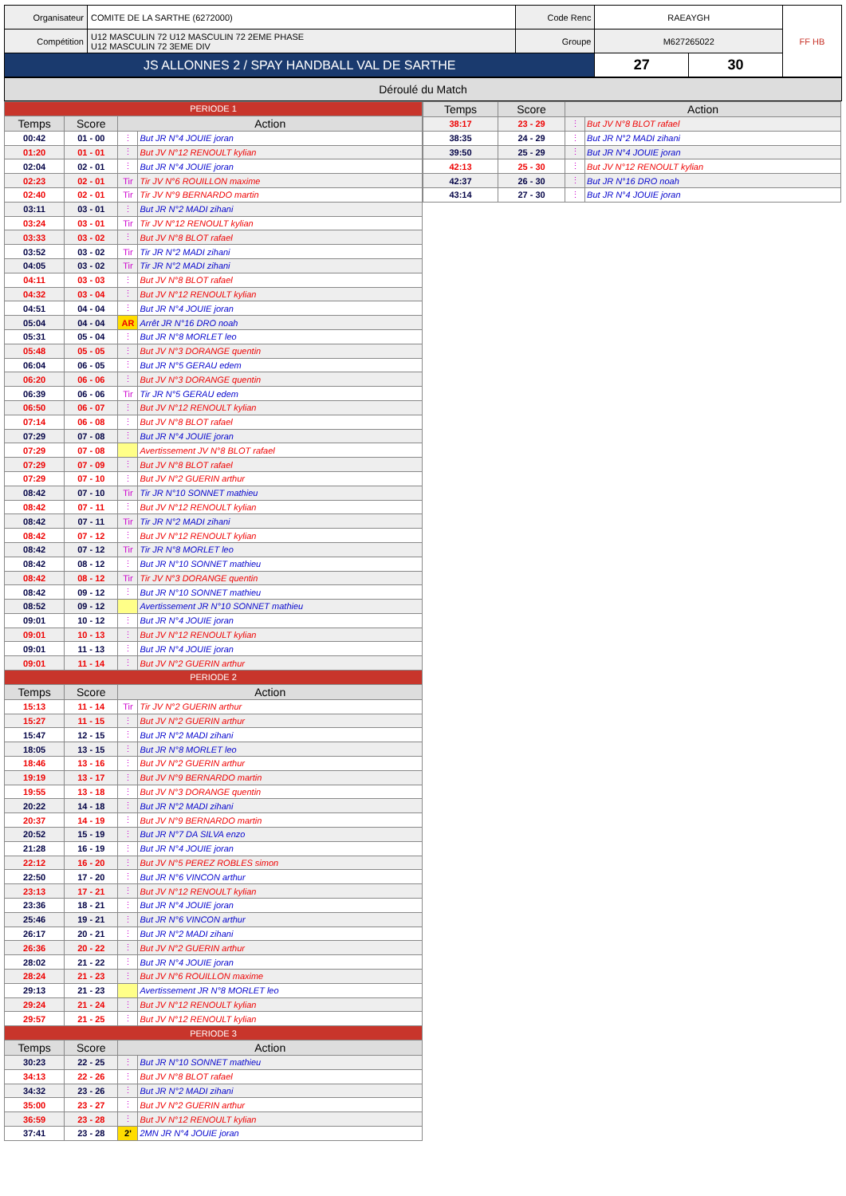| Organisateur | COMITE DE LA SARTHE (6272000) | Code Renc | RAEAYGH | | FF HB |
| Compétition | U12 MASCULIN 72 U12 MASCULIN 72 2EME PHASE U12 MASCULIN 72 3EME DIV | Groupe | M627265022 | | |
| JS ALLONNES 2 / SPAY HANDBALL VAL DE SARTHE | | | 27 | 30 | |
Déroulé du Match
| PERIODE 1 | | | |
| Temps | Score | Action | |
| 00:42 | 01 - 00 | ⋮ | But JR N°4 JOUIE joran |
| 01:20 | 01 - 01 | ⋮ | But JV N°12 RENOULT kylian |
| 02:04 | 02 - 01 | ⋮ | But JR N°4 JOUIE joran |
| 02:23 | 02 - 01 | Tir | Tir JV N°6 ROUILLON maxime |
| 02:40 | 02 - 01 | Tir | Tir JV N°9 BERNARDO martin |
| 03:11 | 03 - 01 | ⋮ | But JR N°2 MADI zihani |
| 03:24 | 03 - 01 | Tir | Tir JV N°12 RENOULT kylian |
| 03:33 | 03 - 02 | ⋮ | But JV N°8 BLOT rafael |
| 03:52 | 03 - 02 | Tir | Tir JR N°2 MADI zihani |
| 04:05 | 03 - 02 | Tir | Tir JR N°2 MADI zihani |
| 04:11 | 03 - 03 | ⋮ | But JV N°8 BLOT rafael |
| 04:32 | 03 - 04 | ⋮ | But JV N°12 RENOULT kylian |
| 04:51 | 04 - 04 | ⋮ | But JR N°4 JOUIE joran |
| 05:04 | 04 - 04 | AR | Arrêt JR N°16 DRO noah |
| 05:31 | 05 - 04 | ⋮ | But JR N°8 MORLET leo |
| 05:48 | 05 - 05 | ⋮ | But JV N°3 DORANGE quentin |
| 06:04 | 06 - 05 | ⋮ | But JR N°5 GERAU edem |
| 06:20 | 06 - 06 | ⋮ | But JV N°3 DORANGE quentin |
| 06:39 | 06 - 06 | Tir | Tir JR N°5 GERAU edem |
| 06:50 | 06 - 07 | ⋮ | But JV N°12 RENOULT kylian |
| 07:14 | 06 - 08 | ⋮ | But JV N°8 BLOT rafael |
| 07:29 | 07 - 08 | ⋮ | But JR N°4 JOUIE joran |
| 07:29 | 07 - 08 | | Avertissement JV N°8 BLOT rafael |
| 07:29 | 07 - 09 | ⋮ | But JV N°8 BLOT rafael |
| 07:29 | 07 - 10 | ⋮ | But JV N°2 GUERIN arthur |
| 08:42 | 07 - 10 | Tir | Tir JR N°10 SONNET mathieu |
| 08:42 | 07 - 11 | ⋮ | But JV N°12 RENOULT kylian |
| 08:42 | 07 - 11 | Tir | Tir JR N°2 MADI zihani |
| 08:42 | 07 - 12 | ⋮ | But JV N°12 RENOULT kylian |
| 08:42 | 07 - 12 | Tir | Tir JR N°8 MORLET leo |
| 08:42 | 08 - 12 | ⋮ | But JR N°10 SONNET mathieu |
| 08:42 | 08 - 12 | Tir | Tir JV N°3 DORANGE quentin |
| 08:42 | 09 - 12 | ⋮ | But JR N°10 SONNET mathieu |
| 08:52 | 09 - 12 | | Avertissement JR N°10 SONNET mathieu |
| 09:01 | 10 - 12 | ⋮ | But JR N°4 JOUIE joran |
| 09:01 | 10 - 13 | ⋮ | But JV N°12 RENOULT kylian |
| 09:01 | 11 - 13 | ⋮ | But JR N°4 JOUIE joran |
| 09:01 | 11 - 14 | ⋮ | But JV N°2 GUERIN arthur |
| PERIODE 2 | | | |
| Temps | Score | Action | |
| 15:13 | 11 - 14 | Tir | Tir JV N°2 GUERIN arthur |
| 15:27 | 11 - 15 | ⋮ | But JV N°2 GUERIN arthur |
| 15:47 | 12 - 15 | ⋮ | But JR N°2 MADI zihani |
| 18:05 | 13 - 15 | ⋮ | But JR N°8 MORLET leo |
| 18:46 | 13 - 16 | ⋮ | But JV N°2 GUERIN arthur |
| 19:19 | 13 - 17 | ⋮ | But JV N°9 BERNARDO martin |
| 19:55 | 13 - 18 | ⋮ | But JV N°3 DORANGE quentin |
| 20:22 | 14 - 18 | ⋮ | But JR N°2 MADI zihani |
| 20:37 | 14 - 19 | ⋮ | But JV N°9 BERNARDO martin |
| 20:52 | 15 - 19 | ⋮ | But JR N°7 DA SILVA enzo |
| 21:28 | 16 - 19 | ⋮ | But JR N°4 JOUIE joran |
| 22:12 | 16 - 20 | ⋮ | But JV N°5 PEREZ ROBLES simon |
| 22:50 | 17 - 20 | ⋮ | But JR N°6 VINCON arthur |
| 23:13 | 17 - 21 | ⋮ | But JV N°12 RENOULT kylian |
| 23:36 | 18 - 21 | ⋮ | But JR N°4 JOUIE joran |
| 25:46 | 19 - 21 | ⋮ | But JR N°6 VINCON arthur |
| 26:17 | 20 - 21 | ⋮ | But JR N°2 MADI zihani |
| 26:36 | 20 - 22 | ⋮ | But JV N°2 GUERIN arthur |
| 28:02 | 21 - 22 | ⋮ | But JR N°4 JOUIE joran |
| 28:24 | 21 - 23 | ⋮ | But JV N°6 ROUILLON maxime |
| 29:13 | 21 - 23 | | Avertissement JR N°8 MORLET leo |
| 29:24 | 21 - 24 | ⋮ | But JV N°12 RENOULT kylian |
| 29:57 | 21 - 25 | ⋮ | But JV N°12 RENOULT kylian |
| PERIODE 3 | | | |
| Temps | Score | Action | |
| 30:23 | 22 - 25 | ⋮ | But JR N°10 SONNET mathieu |
| 34:13 | 22 - 26 | ⋮ | But JV N°8 BLOT rafael |
| 34:32 | 23 - 26 | ⋮ | But JR N°2 MADI zihani |
| 35:00 | 23 - 27 | ⋮ | But JV N°2 GUERIN arthur |
| 36:59 | 23 - 28 | ⋮ | But JV N°12 RENOULT kylian |
| 37:41 | 23 - 28 | 2' | 2MN JR N°4 JOUIE joran |
| Temps | Score | Action | |
| --- | --- | --- | --- |
| 38:17 | 23 - 29 | ⋮ | But JV N°8 BLOT rafael |
| 38:35 | 24 - 29 | ⋮ | But JR N°2 MADI zihani |
| 39:50 | 25 - 29 | ⋮ | But JR N°4 JOUIE joran |
| 42:13 | 25 - 30 | ⋮ | But JV N°12 RENOULT kylian |
| 42:37 | 26 - 30 | ⋮ | But JR N°16 DRO noah |
| 43:14 | 27 - 30 | ⋮ | But JR N°4 JOUIE joran |